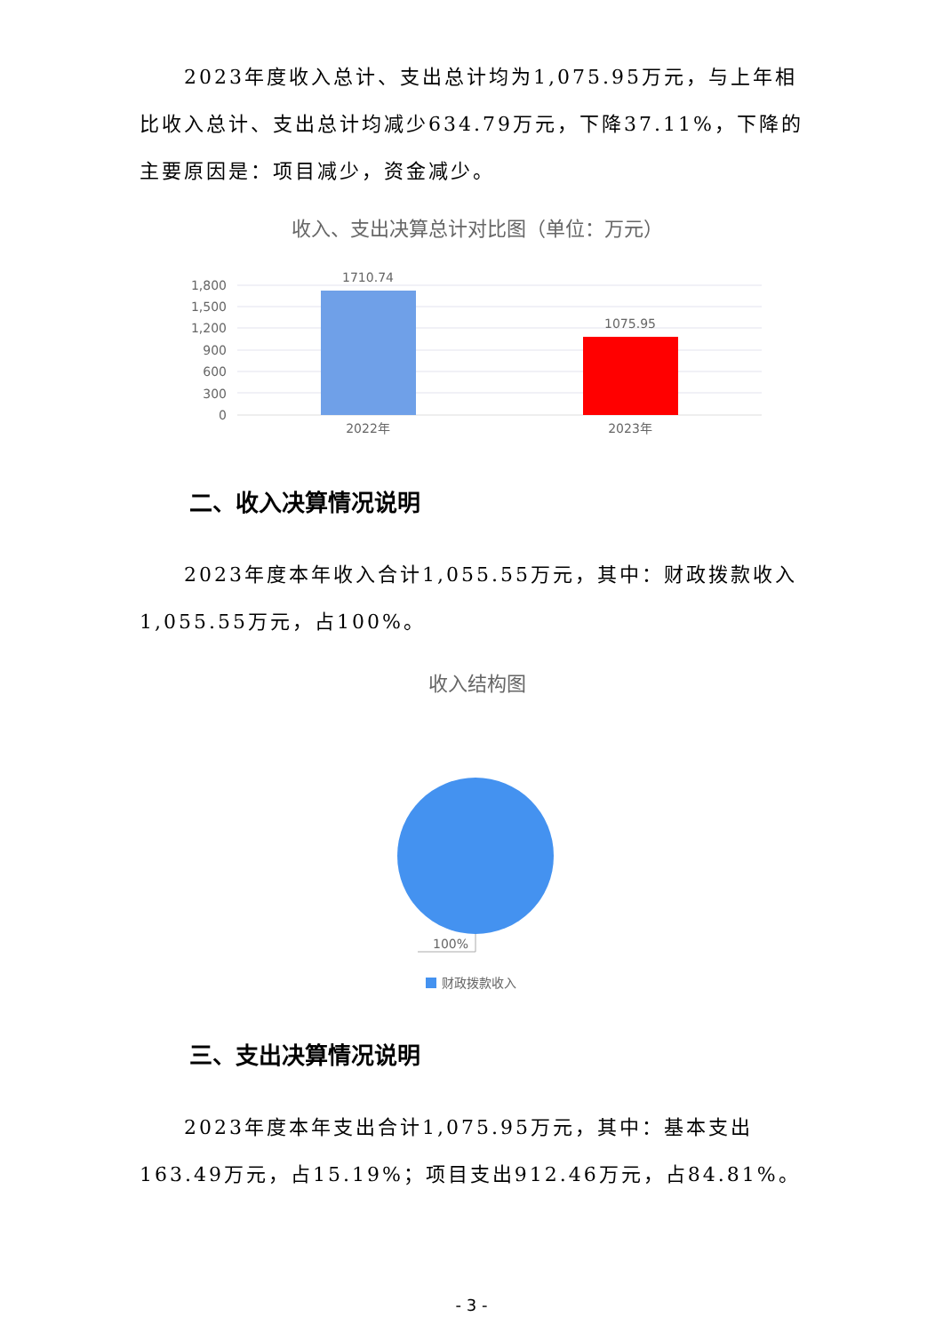2023年度收入总计、支出总计均为1,075.95万元，与上年相比收入总计、支出总计均减少634.79万元，下降37.11%，下降的主要原因是：项目减少，资金减少。
收入、支出决算总计对比图（单位：万元）
1,800
1,500
1,200
900
600
300
0
1710.74
1075.95
2022年
2023年
二、收入决算情况说明
2023年度本年收入合计1,055.55万元，其中：财政拨款收入1,055.55万元，占100%。
收入结构图
100%
财政拨款收入
三、支出决算情况说明
2023年度本年支出合计1,075.95万元，其中：基本支出163.49万元，占15.19%；项目支出912.46万元，占84.81%。
- 3 -